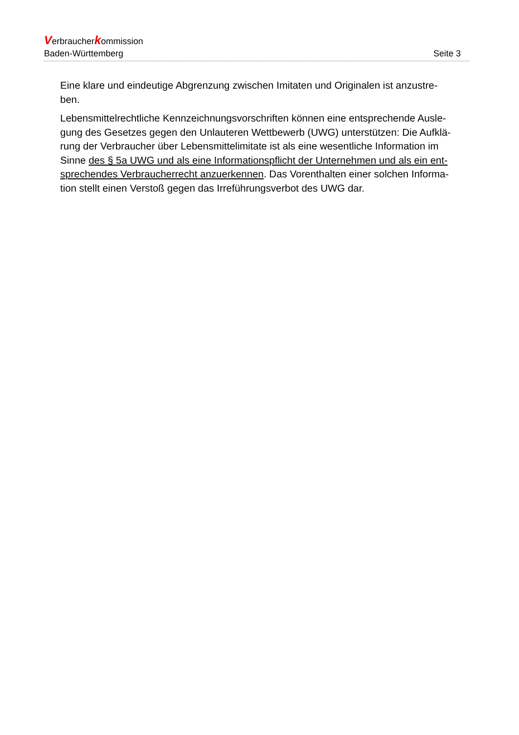Verbraucherkommission
Baden-Württemberg Seite 3
Eine klare und eindeutige Abgrenzung zwischen Imitaten und Originalen ist anzustre-
ben.
Lebensmittelrechtliche Kennzeichnungsvorschriften können eine entsprechende Ausle-
gung des Gesetzes gegen den Unlauteren Wettbewerb (UWG) unterstützen: Die Aufklä-
rung der Verbraucher über Lebensmittelimitate ist als eine wesentliche Information im
Sinne des § 5a UWG und als eine Informationspflicht der Unternehmen und als ein ent-
sprechendes Verbraucherrecht anzuerkennen. Das Vorenthalten einer solchen Informa-
tion stellt einen Verstoß gegen das Irreführungsverbot des UWG dar.